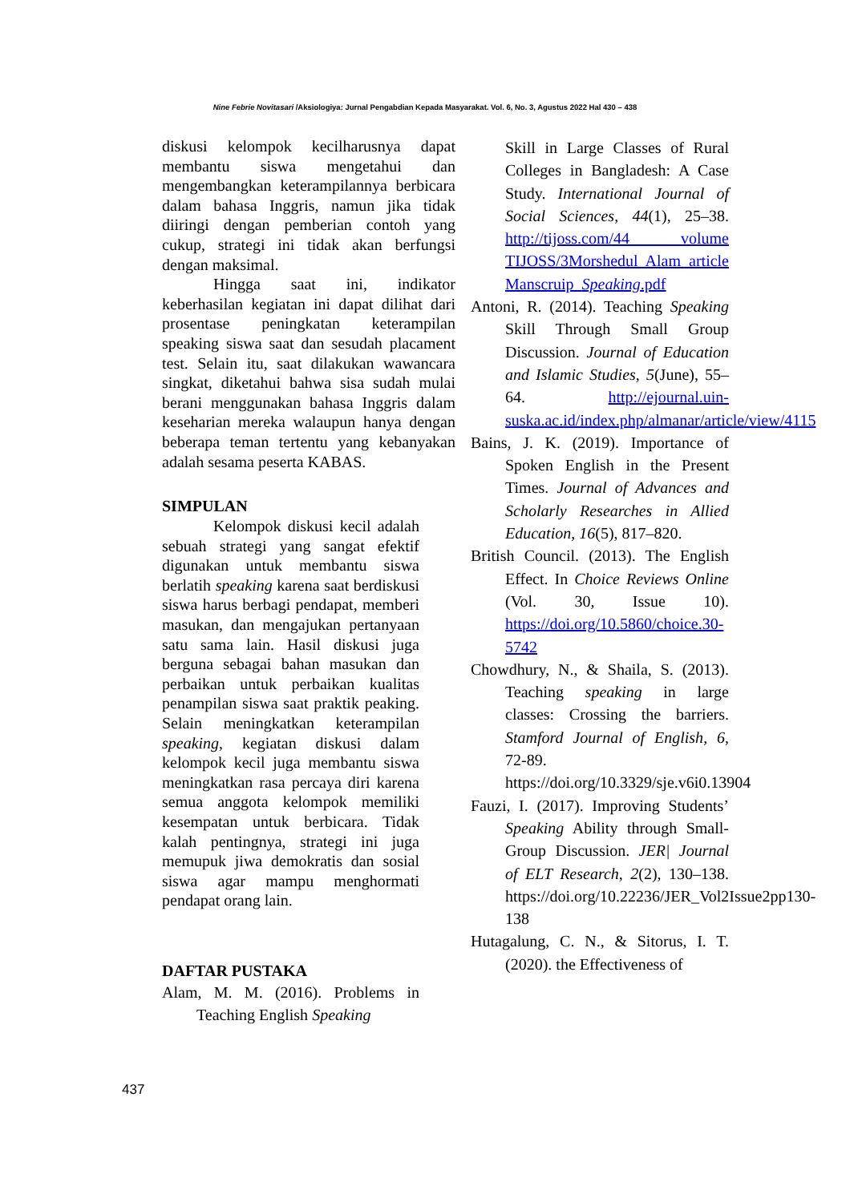Nine Febrie Novitasari /Aksiologiya: Jurnal Pengabdian Kepada Masyarakat. Vol. 6, No. 3, Agustus 2022 Hal 430 – 438
diskusi kelompok kecilharusnya dapat membantu siswa mengetahui dan mengembangkan keterampilannya berbicara dalam bahasa Inggris, namun jika tidak diiringi dengan pemberian contoh yang cukup, strategi ini tidak akan berfungsi dengan maksimal.
Hingga saat ini, indikator keberhasilan kegiatan ini dapat dilihat dari prosentase peningkatan keterampilan speaking siswa saat dan sesudah placament test. Selain itu, saat dilakukan wawancara singkat, diketahui bahwa sisa sudah mulai berani menggunakan bahasa Inggris dalam keseharian mereka walaupun hanya dengan beberapa teman tertentu yang kebanyakan adalah sesama peserta KABAS.
SIMPULAN
Kelompok diskusi kecil adalah sebuah strategi yang sangat efektif digunakan untuk membantu siswa berlatih speaking karena saat berdiskusi siswa harus berbagi pendapat, memberi masukan, dan mengajukan pertanyaan satu sama lain. Hasil diskusi juga berguna sebagai bahan masukan dan perbaikan untuk perbaikan kualitas penampilan siswa saat praktik peaking. Selain meningkatkan keterampilan speaking, kegiatan diskusi dalam kelompok kecil juga membantu siswa meningkatkan rasa percaya diri karena semua anggota kelompok memiliki kesempatan untuk berbicara. Tidak kalah pentingnya, strategi ini juga memupuk jiwa demokratis dan sosial siswa agar mampu menghormati pendapat orang lain.
DAFTAR PUSTAKA
Alam, M. M. (2016). Problems in Teaching English Speaking
Skill in Large Classes of Rural Colleges in Bangladesh: A Case Study. International Journal of Social Sciences, 44(1), 25–38. http://tijoss.com/44 volume TIJOSS/3Morshedul Alam article Manscruip_Speaking.pdf
Antoni, R. (2014). Teaching Speaking Skill Through Small Group Discussion. Journal of Education and Islamic Studies, 5(June), 55–64. http://ejournal.uin-suska.ac.id/index.php/almanar/article/view/4115
Bains, J. K. (2019). Importance of Spoken English in the Present Times. Journal of Advances and Scholarly Researches in Allied Education, 16(5), 817–820.
British Council. (2013). The English Effect. In Choice Reviews Online (Vol. 30, Issue 10). https://doi.org/10.5860/choice.30-5742
Chowdhury, N., & Shaila, S. (2013). Teaching speaking in large classes: Crossing the barriers. Stamford Journal of English, 6, 72-89. https://doi.org/10.3329/sje.v6i0.13904
Fauzi, I. (2017). Improving Students’ Speaking Ability through Small-Group Discussion. JER| Journal of ELT Research, 2(2), 130–138. https://doi.org/10.22236/JER_Vol2Issue2pp130-138
Hutagalung, C. N., & Sitorus, I. T. (2020). the Effectiveness of
437